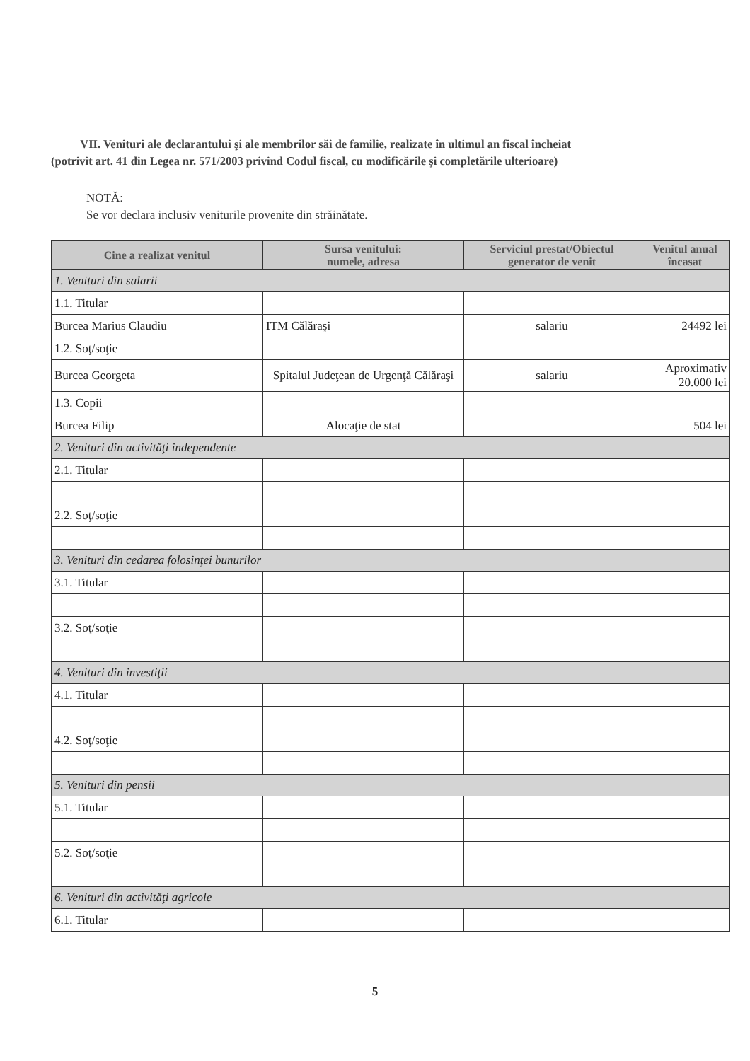VII. Venituri ale declarantului şi ale membrilor săi de familie, realizate în ultimul an fiscal încheiat
(potrivit art. 41 din Legea nr. 571/2003 privind Codul fiscal, cu modificările şi completările ulterioare)
NOTĂ:
Se vor declara inclusiv veniturile provenite din străinătate.
| Cine a realizat venitul | Sursa venitului: numele, adresa | Serviciul prestat/Obiectul generator de venit | Venitul anual încasat |
| --- | --- | --- | --- |
| 1. Venituri din salarii | | | |
| 1.1. Titular | | | |
| Burcea Marius Claudiu | ITM Călăraşi | salariu | 24492 lei |
| 1.2. Soţ/soţie | | | |
| Burcea Georgeta | Spitalul Judeţean de Urgenţă Călăraşi | salariu | Aproximativ 20.000 lei |
| 1.3. Copii | | | |
| Burcea Filip | Alocaţie de stat | | 504 lei |
| 2. Venituri din activităţi independente | | | |
| 2.1. Titular | | | |
| 2.2. Soţ/soţie | | | |
| 3. Venituri din cedarea folosinţei bunurilor | | | |
| 3.1. Titular | | | |
| 3.2. Soţ/soţie | | | |
| 4. Venituri din investiţii | | | |
| 4.1. Titular | | | |
| 4.2. Soţ/soţie | | | |
| 5. Venituri din pensii | | | |
| 5.1. Titular | | | |
| 5.2. Soţ/soţie | | | |
| 6. Venituri din activităţi agricole | | | |
| 6.1. Titular | | | |
5